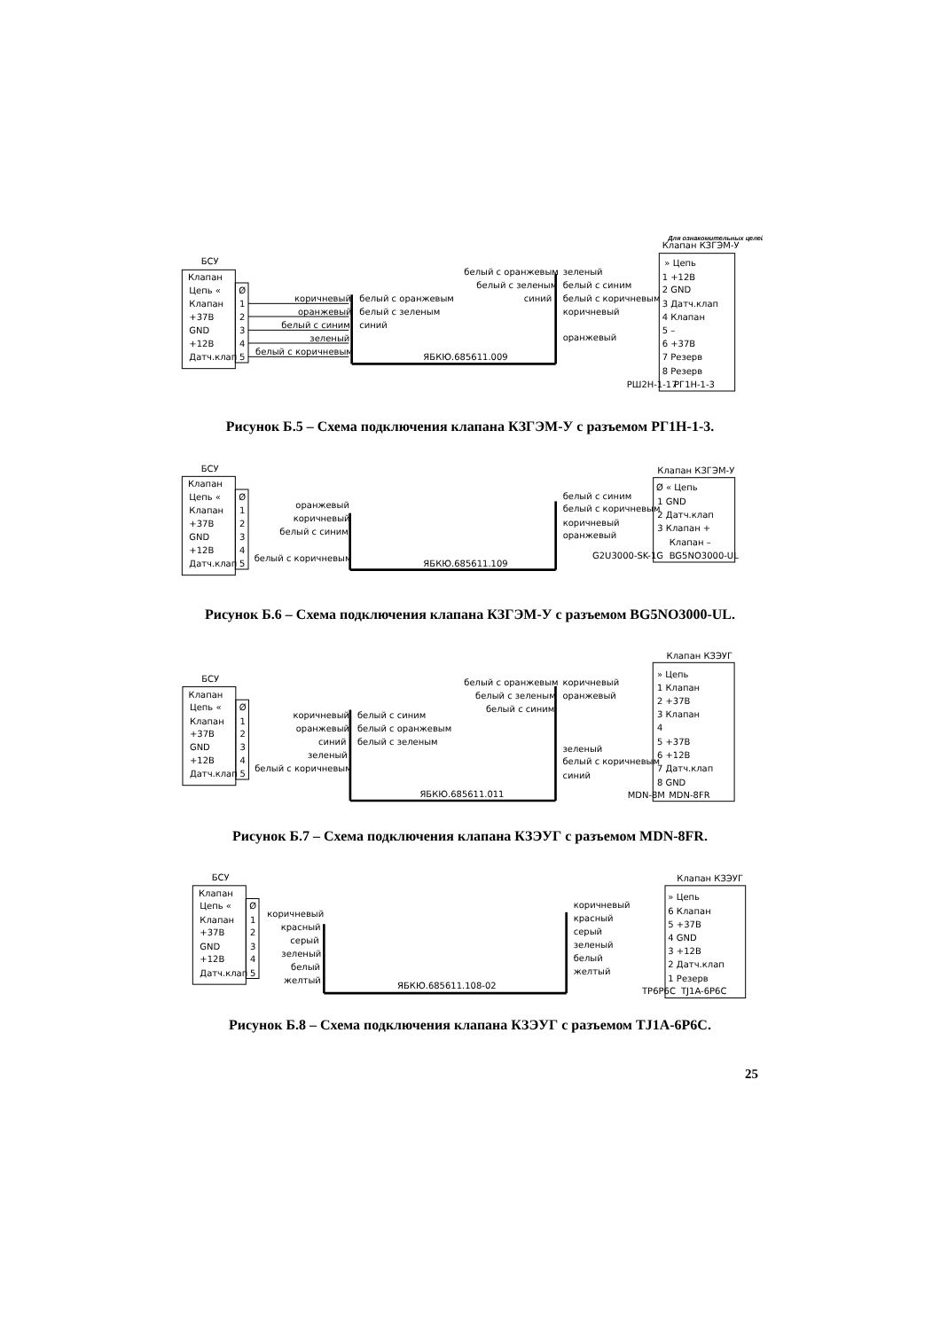Для ознакомительных целей
Клапан КЗГЭМ-У
БСУ
Клапан
Цепь «
Ø
Клапан
1
+37В
2
GND
3
+12В
4
Датч.клап
5
коричневый
оранжевый
белый с синим
зеленый
белый с коричневым
белый с оранжевым
белый с зеленым
синий
ЯБКЮ.685611.009
белый с оранжевым
белый с зеленым
синий
зеленый
белый с синим
белый с коричневым
коричневый
оранжевый
» Цепь
1 +12В
2 GND
3 Датч.клап
4 Клапан
5 –
6 +37В
7 Резерв
8 Резерв
РШ2Н-1-17
РГ1Н-1-3
Рисунок Б.5 – Схема подключения клапана КЗГЭМ-У с разъемом РГ1Н-1-3.
БСУ
Клапан
Цепь «
Ø
Клапан
1
+37В
2
GND
3
+12В
4
Датч.клап
5
оранжевый
коричневый
белый с синим
белый с коричневым
ЯБКЮ.685611.109
белый с синим
белый с коричневым
коричневый
оранжевый
Клапан КЗГЭМ-У
Ø « Цепь
1 GND
2 Датч.клап
3 Клапан +
Клапан –
G2U3000-SK-1G
BG5NO3000-UL
Рисунок Б.6 – Схема подключения клапана КЗГЭМ-У с разъемом BG5NO3000-UL.
Клапан КЗЭУГ
БСУ
Клапан
Цепь «
Ø
Клапан
1
+37В
2
GND
3
+12В
4
Датч.клап
5
коричневый
оранжевый
синий
зеленый
белый с коричневым
белый с синим
белый с оранжевым
белый с зеленым
ЯБКЮ.685611.011
белый с оранжевым
белый с зеленым
белый с синим
коричневый
оранжевый
зеленый
белый с коричневым
синий
» Цепь
1 Клапан
2 +37В
3 Клапан
4
5 +37В
6 +12В
7 Датч.клап
8 GND
MDN-8M
MDN-8FR
Рисунок Б.7 – Схема подключения клапана КЗЭУГ с разъемом MDN-8FR.
БСУ
Клапан
Цепь «
Ø
Клапан
1
+37В
2
GND
3
+12В
4
Датч.клап
5
коричневый
красный
серый
зеленый
белый
желтый
ЯБКЮ.685611.108-02
коричневый
красный
серый
зеленый
белый
желтый
Клапан КЗЭУГ
» Цепь
6 Клапан
5 +37В
4 GND
3 +12В
2 Датч.клап
1 Резерв
TP6P6C
TJ1A-6P6C
Рисунок Б.8 – Схема подключения клапана КЗЭУГ с разъемом TJ1A-6P6C.
25